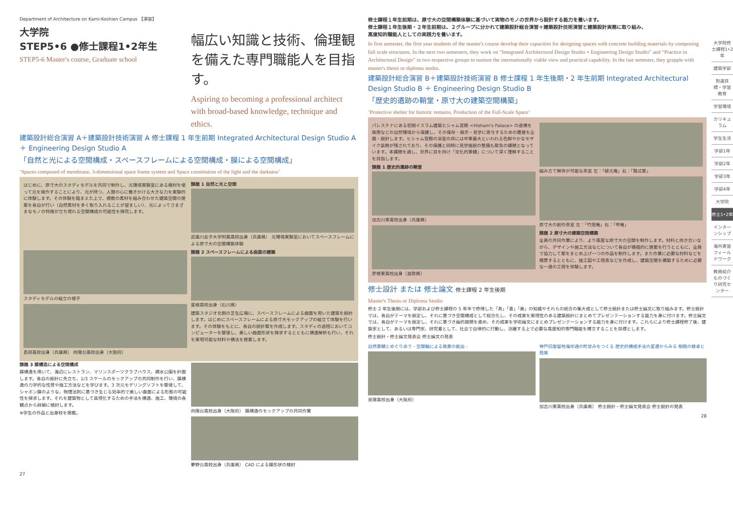Department of Architecture on Kami-Koshien Campus 【演習】
大学院
STEP5•6 ●修士課程1•2年生
STEP5-6 Master's course, Graduate school
幅広い知識と技術、倫理観を備えた専門職能人を目指す。
Aspiring to becoming a professional architect with broad-based knowledge, technique and ethics.
建築設計総合演習 A＋建築設計技術演習 A 修士課程 1 年生前期 Integrated Architectural Design Studio A ＋ Engineering Design Studio A
「自然と光による空間構成・スペースフレームによる空間構成・膜による空間構成」
‘Spaces composed of membrane, 3-dimensional space frame system and Space constitution of the light and the darkness’
はじめに、原寸大のスタディモデルを共同で制作し、光環境実験室にある機材を使って光を操作することにより、光が持つ、人間の心に働きかける大きな力を実験的に体験します。その体験を踏まえた上で、複数の素材を組み合わせた建築空間の提案を各自が行い（自然素材を多く取り入れることが望ましい）、光によってさまざまなモノの特徴が立ち現れる空間構成の可能性を探究します。
課題 1 自然と光と空間
武庫川女子大学附属高校出身（兵庫県） 光環境実験室においてスペースフレームによる原寸大の空間構築体験
スタディモデルの組立の様子
長田高校出身（兵庫県） 向陽台高校出身（大阪府）
課題 2 スペースフレームによる曲面の建築
星稜高校出身（石川県）
建築スタジオ北側の芝生広場に、スペースフレームによる曲面を用いた建築を設計します。はじめにスペースフレームによる原寸大モックアップの組立て体験を行います。その体験をもとに、各自の設計案を作成します。スタディの過程においてコンピューターを駆使し、美しい曲面形状を探求するとともに構造解析も行い、それを実現可能な材料や構法を提案します。
課題 3 膜構造による空間構成
膜構造を用いて、海辺にレストラン、マリンスポーツクラブハウス、親水公園を計画します。各自の設計に先立ち、1/3 スケールのモックアップの共同制作を行い、膜構造の力学的な性質や施工方法などを学びます。3 次元モデリングソフトを駆使して、シャボン膜のような、物理法則に基づき生じる効率的で美しい曲面による形態の可能性を探求します。それを建築物として具現化するための手法を構造、施工、環境の各観点から詳細に検討します。
※学生の作品と出身校を掲載。
向陽台高校出身（大阪府） 膜構造のモックアップの共同作業
夢野台高校出身（兵庫県） CAD による膜形状の検討
27
修士課程１年生前期は、原寸大の空間構築体験に基づいて実物のモノの世界から設計する能力を養います。
修士課程１年生後期・２年生前期は、２グループに分かれて建築設計総合演習＋建築設計技術演習と建築設計実務に取り組み、
高度知的職能人としての実践力を養います。
In first semester, the first year students of the master's course develop their capacities for designing spaces with concrete building materials by composing full scale structures. In the next two semesters, they work on “Integrated Architectural Design Studio + Engineering Design Studio” and “Practice in Architectural Design” in two respective groups to nurture the internationally viable view and practical capability. In the last semester, they grapple with master's thesis or diploma studio.
建築設計総合演習 B＋建築設計技術演習 B 修士課程 1 年生後期・2 年生前期 Integrated Architectural Design Studio B ＋ Engineering Design Studio B
「歴史的遺跡の鞘堂・原寸大の建築空間構築」
‘Protective shelter for historic remains, Production of the Full-Scale Space’
パレスチナにある初期イスラム建築ヒシャム宮殿 <Hisham's Palace> の遺構を風雨などの自然環境から保護し、その保存・展示・見学に寄与するための覆屋を企画・設計します。ヒシャム宮殿の浴室の床には中東最大といわれる色鮮やかなモザイク装飾が残されており、その保護と同時に見学施設の整備も緊急の課題となっています。本課題を通し、世界に目を向け「文化的景観」について深く理解することを目指します。
課題 1 歴史的遺跡の鞘堂
加古川東高校出身（兵庫県）
彦根東高校出身（滋賀県）
組み立て解体が可能な茶室 左：「緑光庵」右：「翳式案」
原寸大の創作茶室 左：「竹燈庵」右：「甲庵」
課題 2 原寸大の建築空間構築
全員の共同作業により、より高度な原寸大の空間を制作します。材料と向き合いながら、デザインや施工方法などについて各自が積極的に提案を行うとともに、全員で協力して案をまとめ上げ一つの作品を制作します。また作業に必要な材料などを積算するとともに、施工図や工程表などを作成し、建築空間を構築するために必要な一連の工程を体験します。
修士設計 または 修士論文 修士課程 2 年生後期
Master's Thesis or Diploma Studio
修士 2 年生後期には、学部および修士課程の 5 年半で修得した「真」「善」「美」の知識やそれらの統合の集大成として修士設計または修士論文に取り組みます。修士設計では、各自がテーマを設定し、それに基づき空間構成として総合化し、その成果を実現性のある建築設計にまとめてプレゼンテーションする能力を身に付けます。修士論文では、各自がテーマを設定し、それに基づき論的展開を進め、その成果を学術論文にまとめプレゼンテーションする能力を身に付けます。これらにより修士課程修了後、建築家として、あるいは専門家、研究者として、社会で自律的に行動し、活躍する上で必要な高度知的専門職能を確立することを目標とします。
修士設計・修士論文発表会 修士論文の発表
自然景観とめぐりあう - 空間軸による風景の創出 -
泉陽高校出身（大阪府）
神戸旧居留地海岸通の町並みをつくる 歴史的構成手法の変遷からみる 相競の継承と発展
加古川東高校出身（兵庫県） 修士設計・修士論文発表会 修士設計の発表
28
大学院修士課程1•2年
建築学部
到達目標・学習教育
学習環境
カリキュラム
学生生活
学部1年
学部2年
学部3年
学部4年
大学院
修士1•2年
インターンシップ
海外実習フィールドワーク
教員紹介 ものづくり研究センター